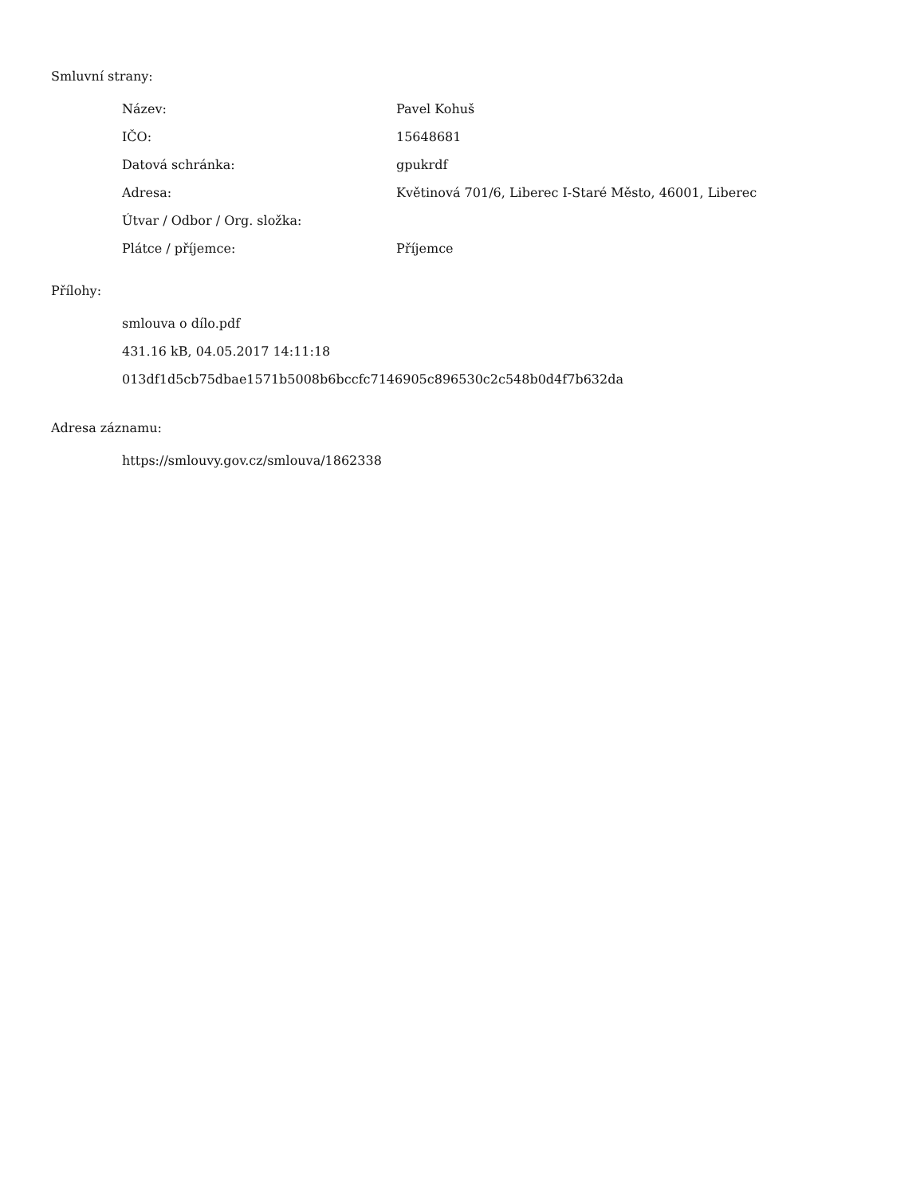Smluvní strany:
| Název: | Pavel Kohuš |
| IČO: | 15648681 |
| Datová schránka: | gpukrdf |
| Adresa: | Květinová 701/6, Liberec I-Staré Město, 46001, Liberec |
| Útvar / Odbor / Org. složka: | |
| Plátce / příjemce: | Příjemce |
Přílohy:
smlouva o dílo.pdf
431.16 kB, 04.05.2017 14:11:18
013df1d5cb75dbae1571b5008b6bccfc7146905c896530c2c548b0d4f7b632da
Adresa záznamu:
https://smlouvy.gov.cz/smlouva/1862338